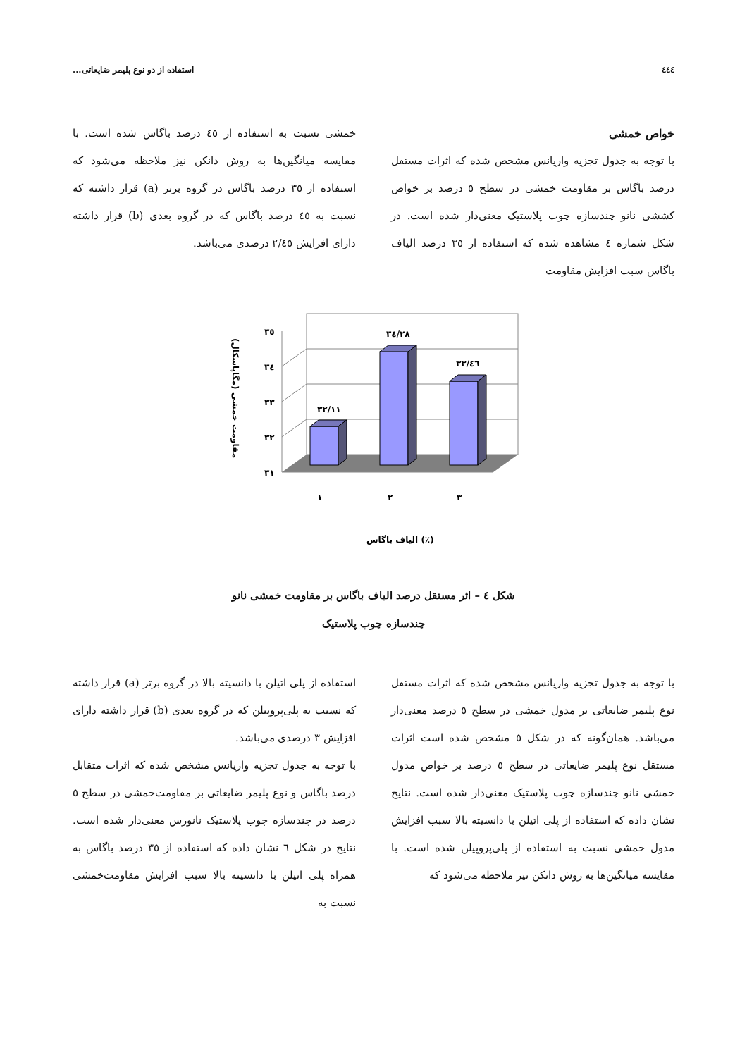٤٤٤ استفاده از دو نوع پلیمر ضایعاتی...
خواص خمشی
با توجه به جدول تجزیه واریانس مشخص شده که اثرات مستقل درصد باگاس بر مقاومت خمشی در سطح ٥ درصد بر خواص کششی نانو چندسازه چوب پلاستیک معنی‌دار شده است. در شکل شماره ٤ مشاهده شده که استفاده از ٣٥ درصد الیاف باگاس سبب افزایش مقاومت
خمشی نسبت به استفاده از ٤٥ درصد باگاس شده است. با مقایسه میانگین‌ها به روش دانکن نیز ملاحظه می‌شود که استفاده از ٣٥ درصد باگاس در گروه برتر (a) قرار داشته که نسبت به ٤٥ درصد باگاس که در گروه بعدی (b) قرار داشته دارای افزایش ٢/٤٥ درصدی می‌باشد.
٣٥
٣٤
٣٣
٣٢
٣١
٣٢/١١
٣٤/٢٨
٣٣/٤٦
١
٢
٣
الیاف باگاس (٪)
مقاومت خمشی (مگاپاسکال)
شکل ٤ – اثر مستقل درصد الیاف باگاس بر مقاومت خمشی نانو
چندسازه چوب پلاستیک
با توجه به جدول تجزیه واریانس مشخص شده که اثرات مستقل نوع پلیمر ضایعاتی بر مدول خمشی در سطح ٥ درصد معنی‌دار می‌باشد. همان‌گونه که در شکل ٥ مشخص شده است اثرات مستقل نوع پلیمر ضایعاتی در سطح ٥ درصد بر خواص مدول خمشی نانو چندسازه چوب پلاستیک معنی‌دار شده است. نتایج نشان داده که استفاده از پلی اتیلن با دانسیته بالا سبب افزایش مدول خمشی نسبت به استفاده از پلی‌پروپیلن شده است. با مقایسه میانگین‌ها به روش دانکن نیز ملاحظه می‌شود که
استفاده از پلی اتیلن با دانسیته بالا در گروه برتر (a) قرار داشته که نسبت به پلی‌پروپیلن که در گروه بعدی (b) قرار داشته دارای افزایش ٣ درصدی می‌باشد.
با توجه به جدول تجزیه واریانس مشخص شده که اثرات متقابل درصد باگاس و نوع پلیمر ضایعاتی بر مقاومت‌خمشی در سطح ٥ درصد در چندسازه چوب پلاستیک نانورس معنی‌دار شده است. نتایج در شکل ٦ نشان داده که استفاده از ٣٥ درصد باگاس به همراه پلی اتیلن با دانسیته بالا سبب افزایش مقاومت‌خمشی نسبت به